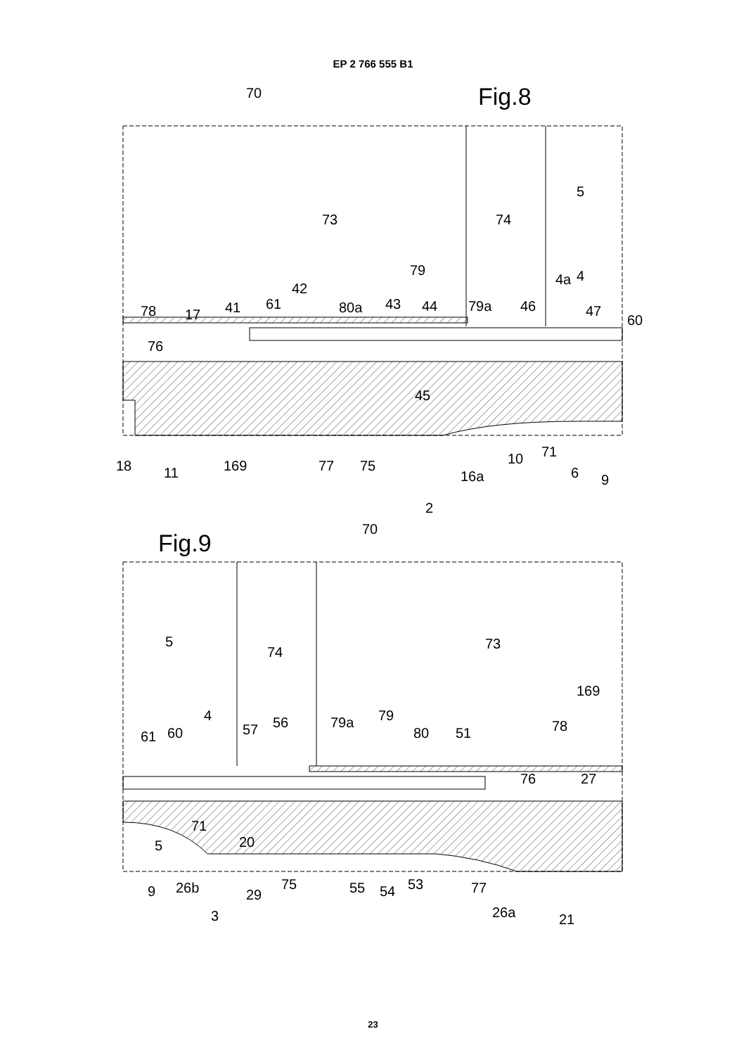EP 2 766 555 B1
70
Fig.8
73
74
5
4
78
17
41
61
42
80a
43
79
44
79a
46
4a
47
60
76
45
18
11
169
77
75
16a
10
71
6
9
2
Fig.9
70
5
74
73
169
61
60
4
57
56
79a
79
80
51
78
76
27
71
20
5
9
26b
29
3
75
55
54
53
77
26a
21
23